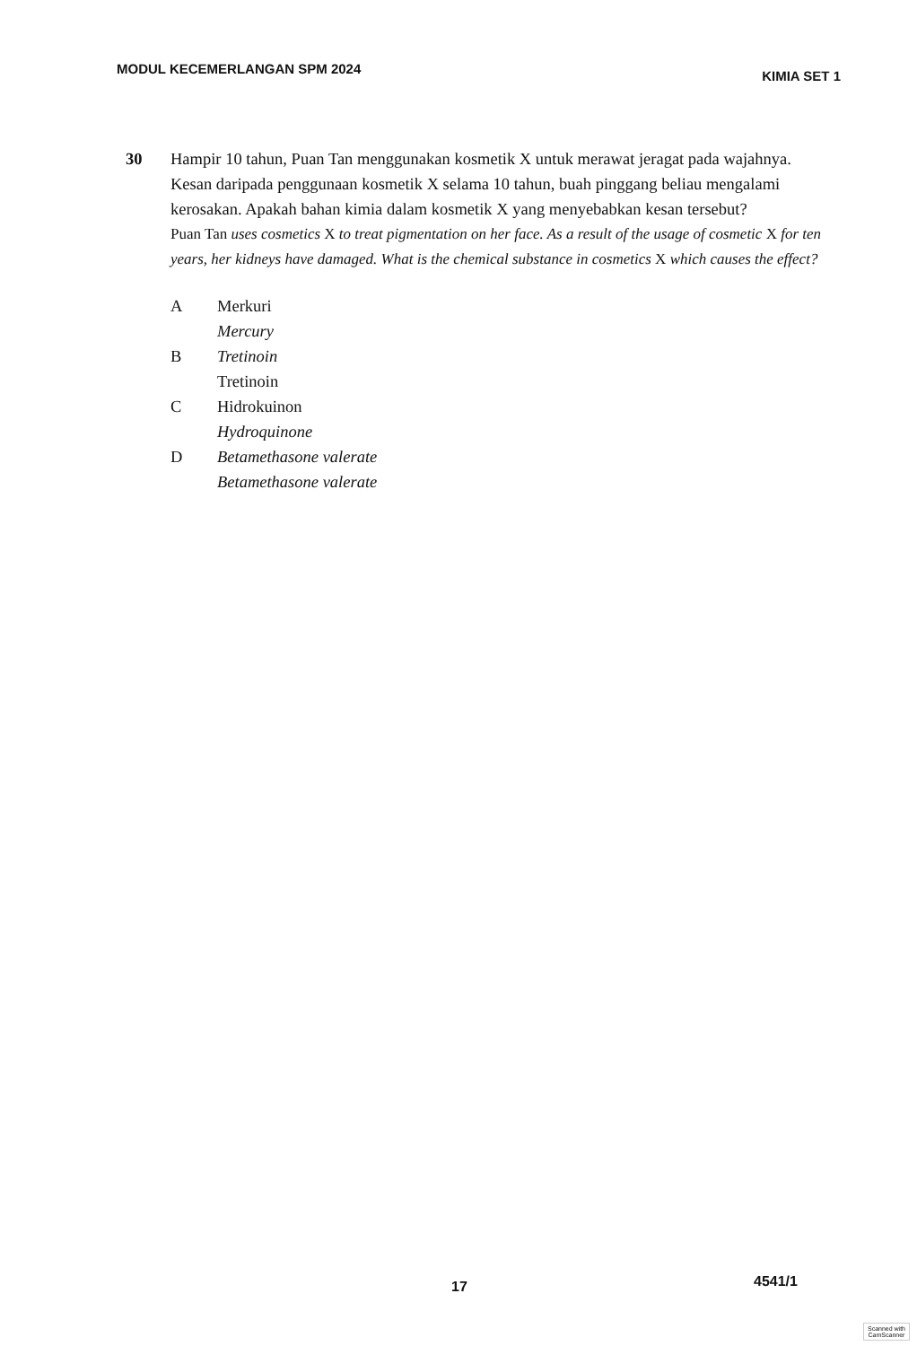MODUL KECEMERLANGAN SPM 2024 KIMIA SET 1
30 Hampir 10 tahun, Puan Tan menggunakan kosmetik X untuk merawat jeragat pada wajahnya. Kesan daripada penggunaan kosmetik X selama 10 tahun, buah pinggang beliau mengalami kerosakan. Apakah bahan kimia dalam kosmetik X yang menyebabkan kesan tersebut?
Puan Tan uses cosmetics X to treat pigmentation on her face. As a result of the usage of cosmetic X for ten years, her kidneys have damaged. What is the chemical substance in cosmetics X which causes the effect?
A Merkuri
Mercury
B Tretinoin
Tretinoin
C Hidrokuinon
Hydroquinone
D Betamethasone valerate
Betamethasone valerate
17 4541/1
Scanned with
CamScanner